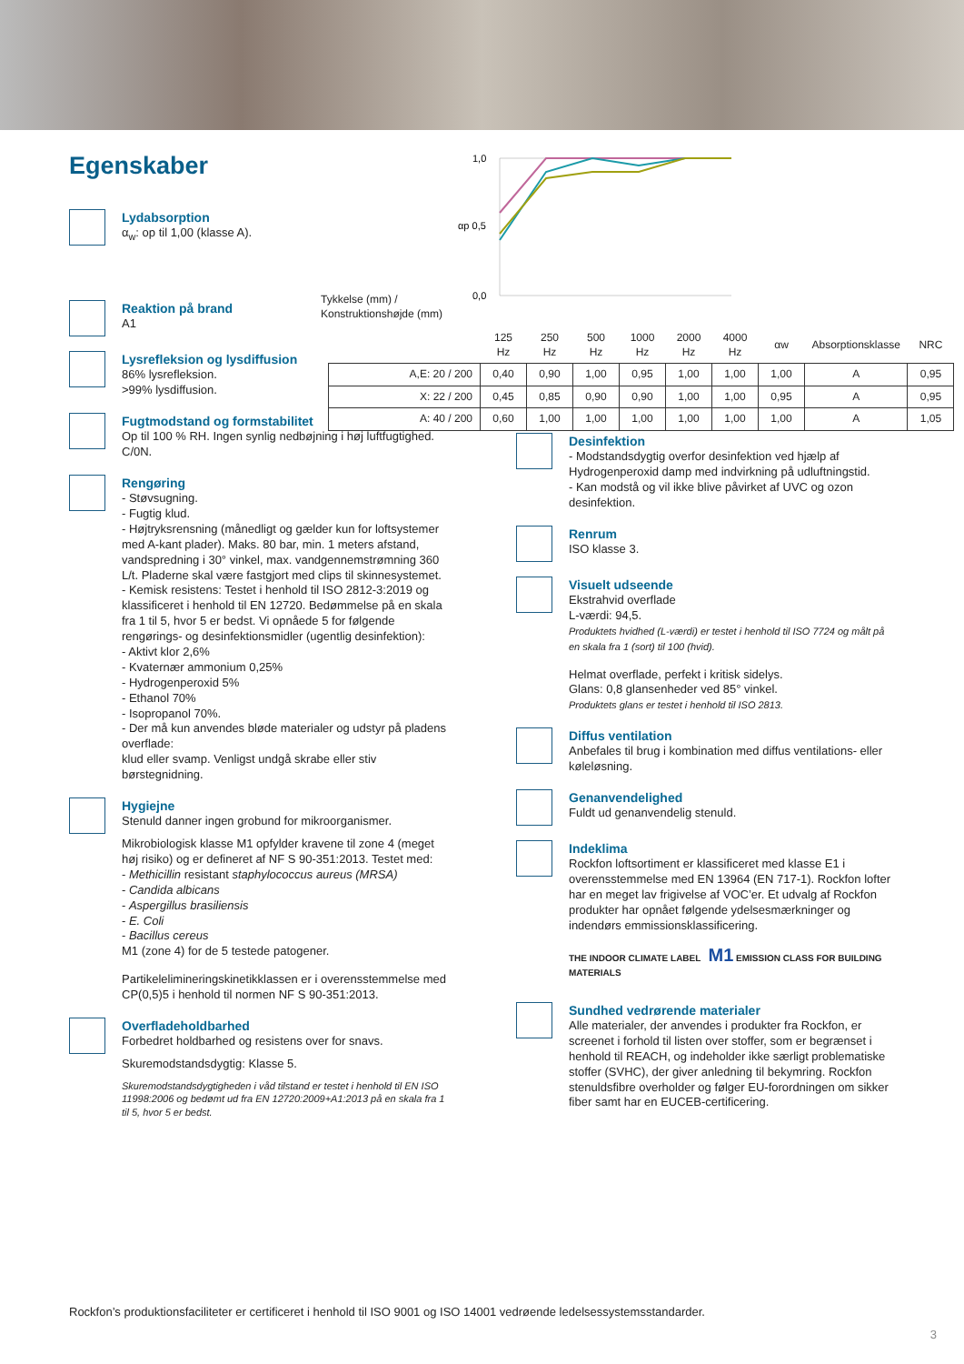Egenskaber
1,0
0,0
αp 0,5
Tykkelse (mm) /
Konstruktionshøjde (mm)
| | 125 Hz | 250 Hz | 500 Hz | 1000 Hz | 2000 Hz | 4000 Hz | αw | Absorptionsklasse | NRC |
| --- | --- | --- | --- | --- | --- | --- | --- | --- | --- |
| A,E: 20 / 200 | 0,40 | 0,90 | 1,00 | 0,95 | 1,00 | 1,00 | 1,00 | A | 0,95 |
| X: 22 / 200 | 0,45 | 0,85 | 0,90 | 0,90 | 1,00 | 1,00 | 0,95 | A | 0,95 |
| A: 40 / 200 | 0,60 | 1,00 | 1,00 | 1,00 | 1,00 | 1,00 | 1,00 | A | 1,05 |
Lydabsorption
α<sub>w</sub>: op til 1,00 (klasse A).
Reaktion på brand
A1
Lysrefleksion og lysdiffusion
86% lysrefleksion.
>99% lysdiffusion.
Fugtmodstand og formstabilitet
Op til 100 % RH. Ingen synlig nedbøjning i høj luftfugtighed.
C/0N.
Rengøring
- Støvsugning.
- Fugtig klud.
- Højtryksrensning (månedligt og gælder kun for loftsystemer med A-kant plader). Maks. 80 bar, min. 1 meters afstand, vandspredning i 30° vinkel, max. vandgennemstrømning 360 L/t. Pladerne skal være fastgjort med clips til skinnesystemet.
- Kemisk resistens: Testet i henhold til ISO 2812-3:2019 og klassificeret i henhold til EN 12720. Bedømmelse på en skala fra 1 til 5, hvor 5 er bedst. Vi opnåede 5 for følgende rengørings- og desinfektionsmidler (ugentlig desinfektion):
- Aktivt klor 2,6%
- Kvaternær ammonium 0,25%
- Hydrogenperoxid 5%
- Ethanol 70%
- Isopropanol 70%.
- Der må kun anvendes bløde materialer og udstyr på pladens overflade:
klud eller svamp. Venligst undgå skrabe eller stiv børstegnidning.
Hygiejne
Stenuld danner ingen grobund for mikroorganismer.
Mikrobiologisk klasse M1 opfylder kravene til zone 4 (meget høj risiko) og er defineret af NF S 90-351:2013. Testet med:
- Methicillin resistant staphylococcus aureus (MRSA)
- Candida albicans
- Aspergillus brasiliensis
- E. Coli
- Bacillus cereus
M1 (zone 4) for de 5 testede patogener.
Partikelelimineringskinetikklassen er i overensstemmelse med CP(0,5)5 i henhold til normen NF S 90-351:2013.
Overfladeholdbarhed
Forbedret holdbarhed og resistens over for snavs.
Skuremodstandsdygtig: Klasse 5.
Skuremodstandsdygtigheden i våd tilstand er testet i henhold til EN ISO 11998:2006 og bedømt ud fra EN 12720:2009+A1:2013 på en skala fra 1 til 5, hvor 5 er bedst.
Desinfektion
- Modstandsdygtig overfor desinfektion ved hjælp af Hydrogenperoxid damp med indvirkning på udluftningstid.
- Kan modstå og vil ikke blive påvirket af UVC og ozon desinfektion.
Renrum
ISO klasse 3.
Visuelt udseende
Ekstrahvid overflade
L-værdi: 94,5.
Produktets hvidhed (L-værdi) er testet i henhold til ISO 7724 og målt på en skala fra 1 (sort) til 100 (hvid).
Helmat overflade, perfekt i kritisk sidelys.
Glans: 0,8 glansenheder ved 85° vinkel.
Produktets glans er testet i henhold til ISO 2813.
Diffus ventilation
Anbefales til brug i kombination med diffus ventilations- eller køleløsning.
Genanvendelighed
Fuldt ud genanvendelig stenuld.
Indeklima
Rockfon loftsortiment er klassificeret med klasse E1 i overensstemmelse med EN 13964 (EN 717-1). Rockfon lofter har en meget lav frigivelse af VOC’er. Et udvalg af Rockfon produkter har opnået følgende ydelsesmærkninger og indendørs emmissionsklassificering.
THE INDOOR CLIMATE LABEL M1 EMISSION CLASS FOR BUILDING MATERIALS
Sundhed vedrørende materialer
Alle materialer, der anvendes i produkter fra Rockfon, er screenet i forhold til listen over stoffer, som er begrænset i henhold til REACH, og indeholder ikke særligt problematiske stoffer (SVHC), der giver anledning til bekymring. Rockfon stenuldsfibre overholder og følger EU-forordningen om sikker fiber samt har en EUCEB-certificering.
Rockfon’s produktionsfaciliteter er certificeret i henhold til ISO 9001 og ISO 14001 vedrøende ledelsessystemsstandarder.
3